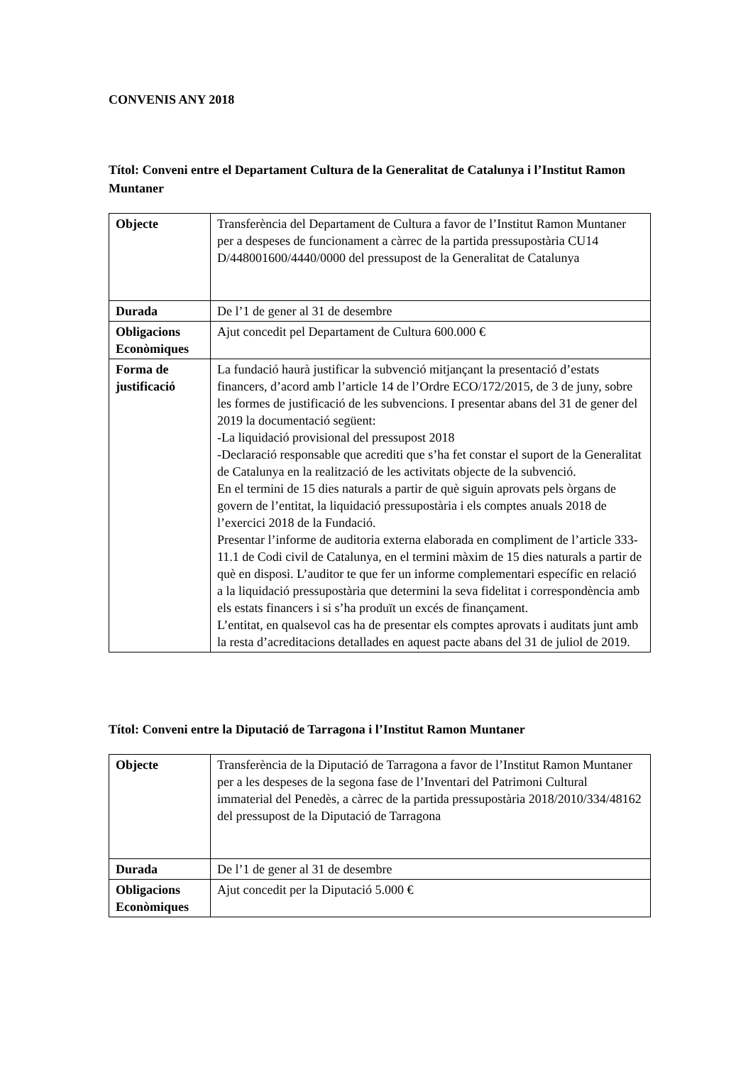CONVENIS ANY 2018
Títol: Conveni entre el Departament Cultura de la Generalitat de Catalunya i l’Institut Ramon Muntaner
| Objecte | Transferència del Departament de Cultura a favor de l’Institut Ramon Muntaner per a despeses de funcionament a càrrec de la partida pressupostària CU14 D/448001600/4440/0000 del pressupost de la Generalitat de Catalunya |
| Durada | De l’1 de gener al 31 de desembre |
| Obligacions Econòmiques | Ajut concedit pel Departament de Cultura 600.000 € |
| Forma de justificació | La fundació haurà justificar la subvenció mitjançant la presentació d’estats financers, d’acord amb l’article 14 de l’Ordre ECO/172/2015, de 3 de juny, sobre les formes de justificació de les subvencions. I presentar abans del 31 de gener del 2019 la documentació següent: -La liquidació provisional del pressupost 2018 -Declaració responsable que acrediti que s’ha fet constar el suport de la Generalitat de Catalunya en la realització de les activitats objecte de la subvenció. En el termini de 15 dies naturals a partir de què siguin aprovats pels òrgans de govern de l’entitat, la liquidació pressupostària i els comptes anuals 2018 de l’exercici 2018 de la Fundació. Presentar l’informe de auditoria externa elaborada en compliment de l’article 333-11.1 de Codi civil de Catalunya, en el termini màxim de 15 dies naturals a partir de què en disposi. L’auditor te que fer un informe complementari específic en relació a la liquidació pressupostària que determini la seva fidelitat i correspondència amb els estats financers i si s’ha produït un excés de finançament. L’entitat, en qualsevol cas ha de presentar els comptes aprovats i auditats junt amb la resta d’acreditacions detallades en aquest pacte abans del 31 de juliol de 2019. |
Títol: Conveni entre la Diputació de Tarragona i l’Institut Ramon Muntaner
| Objecte | Transferència de la Diputació de Tarragona a favor de l’Institut Ramon Muntaner per a les despeses de la segona fase de l’Inventari del Patrimoni Cultural immaterial del Penedès, a càrrec de la partida pressupostària 2018/2010/334/48162 del pressupost de la Diputació de Tarragona |
| Durada | De l’1 de gener al 31 de desembre |
| Obligacions Econòmiques | Ajut concedit per la Diputació 5.000 € |